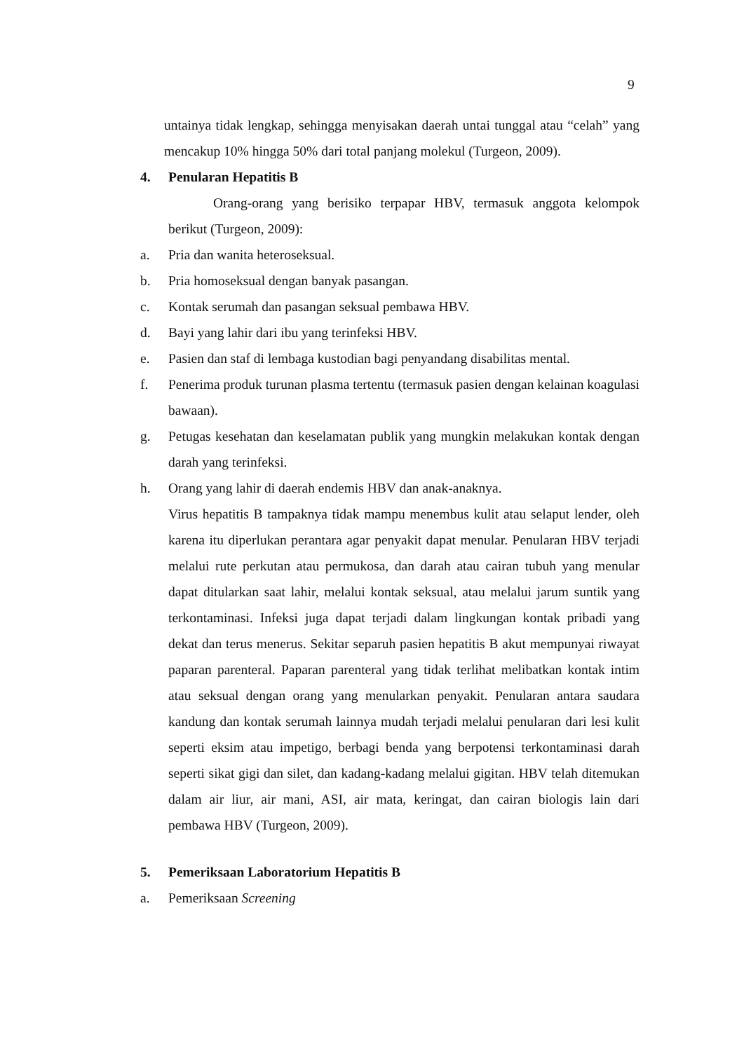9
untainya tidak lengkap, sehingga menyisakan daerah untai tunggal atau “celah” yang mencakup 10% hingga 50% dari total panjang molekul (Turgeon, 2009).
4. Penularan Hepatitis B
Orang-orang yang berisiko terpapar HBV, termasuk anggota kelompok berikut (Turgeon, 2009):
a. Pria dan wanita heteroseksual.
b. Pria homoseksual dengan banyak pasangan.
c. Kontak serumah dan pasangan seksual pembawa HBV.
d. Bayi yang lahir dari ibu yang terinfeksi HBV.
e. Pasien dan staf di lembaga kustodian bagi penyandang disabilitas mental.
f. Penerima produk turunan plasma tertentu (termasuk pasien dengan kelainan koagulasi bawaan).
g. Petugas kesehatan dan keselamatan publik yang mungkin melakukan kontak dengan darah yang terinfeksi.
h. Orang yang lahir di daerah endemis HBV dan anak-anaknya.
Virus hepatitis B tampaknya tidak mampu menembus kulit atau selaput lender, oleh karena itu diperlukan perantara agar penyakit dapat menular. Penularan HBV terjadi melalui rute perkutan atau permukosa, dan darah atau cairan tubuh yang menular dapat ditularkan saat lahir, melalui kontak seksual, atau melalui jarum suntik yang terkontaminasi. Infeksi juga dapat terjadi dalam lingkungan kontak pribadi yang dekat dan terus menerus. Sekitar separuh pasien hepatitis B akut mempunyai riwayat paparan parenteral. Paparan parenteral yang tidak terlihat melibatkan kontak intim atau seksual dengan orang yang menularkan penyakit. Penularan antara saudara kandung dan kontak serumah lainnya mudah terjadi melalui penularan dari lesi kulit seperti eksim atau impetigo, berbagi benda yang berpotensi terkontaminasi darah seperti sikat gigi dan silet, dan kadang-kadang melalui gigitan. HBV telah ditemukan dalam air liur, air mani, ASI, air mata, keringat, dan cairan biologis lain dari pembawa HBV (Turgeon, 2009).
5. Pemeriksaan Laboratorium Hepatitis B
a. Pemeriksaan Screening